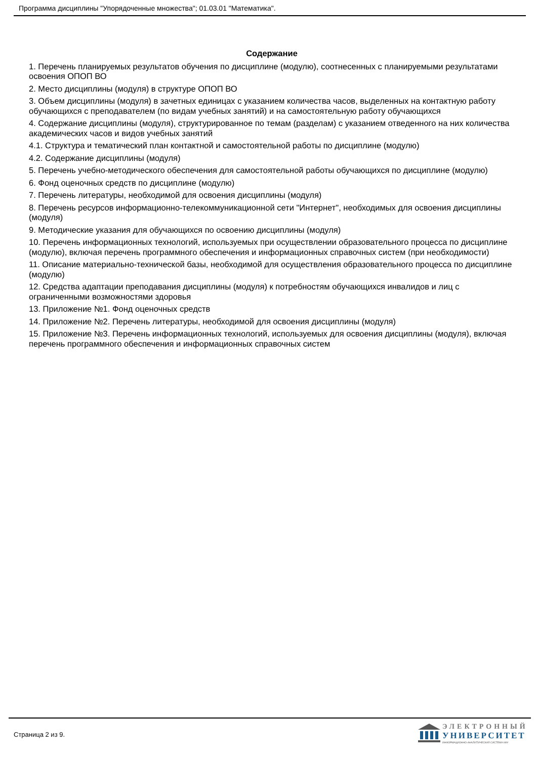Программа дисциплины "Упорядоченные множества"; 01.03.01 "Математика".
Содержание
1. Перечень планируемых результатов обучения по дисциплине (модулю), соотнесенных с планируемыми результатами освоения ОПОП ВО
2. Место дисциплины (модуля) в структуре ОПОП ВО
3. Объем дисциплины (модуля) в зачетных единицах с указанием количества часов, выделенных на контактную работу обучающихся с преподавателем (по видам учебных занятий) и на самостоятельную работу обучающихся
4. Содержание дисциплины (модуля), структурированное по темам (разделам) с указанием отведенного на них количества академических часов и видов учебных занятий
4.1. Структура и тематический план контактной и самостоятельной работы по дисциплине (модулю)
4.2. Содержание дисциплины (модуля)
5. Перечень учебно-методического обеспечения для самостоятельной работы обучающихся по дисциплине (модулю)
6. Фонд оценочных средств по дисциплине (модулю)
7. Перечень литературы, необходимой для освоения дисциплины (модуля)
8. Перечень ресурсов информационно-телекоммуникационной сети "Интернет", необходимых для освоения дисциплины (модуля)
9. Методические указания для обучающихся по освоению дисциплины (модуля)
10. Перечень информационных технологий, используемых при осуществлении образовательного процесса по дисциплине (модулю), включая перечень программного обеспечения и информационных справочных систем (при необходимости)
11. Описание материально-технической базы, необходимой для осуществления образовательного процесса по дисциплине (модулю)
12. Средства адаптации преподавания дисциплины (модуля) к потребностям обучающихся инвалидов и лиц с ограниченными возможностями здоровья
13. Приложение №1. Фонд оценочных средств
14. Приложение №2. Перечень литературы, необходимой для освоения дисциплины (модуля)
15. Приложение №3. Перечень информационных технологий, используемых для освоения дисциплины (модуля), включая перечень программного обеспечения и информационных справочных систем
Страница 2 из 9.
ЭЛЕКТРОННЫЙ
УНИВЕРСИТЕТ
ИНФОРМАЦИОННО-АНАЛИТИЧЕСКАЯ СИСТЕМА КФУ